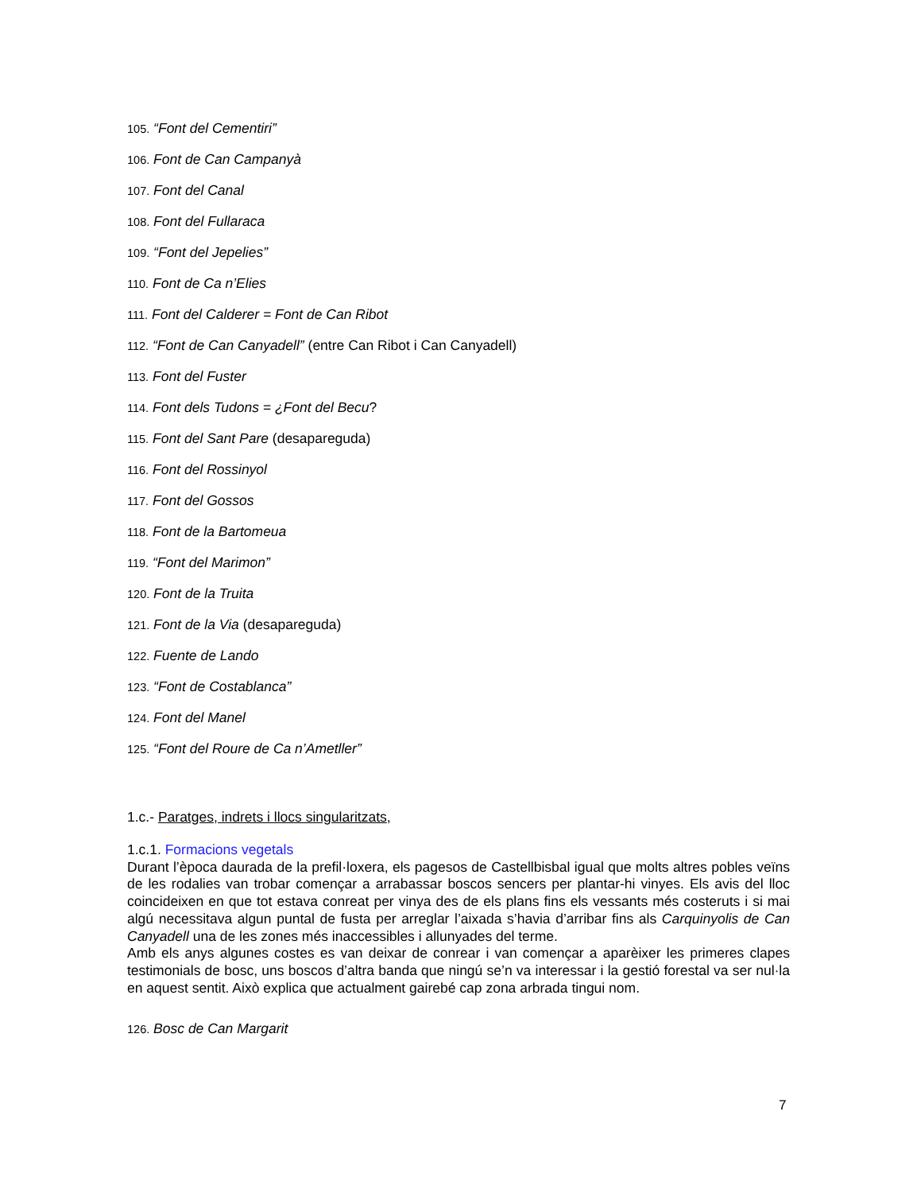105. “Font del Cementiri”
106. Font de Can Campanyà
107. Font del Canal
108. Font del Fullaraca
109. “Font del Jepelies”
110. Font de Ca n’Elies
111. Font del Calderer = Font de Can Ribot
112. “Font de Can Canyadell” (entre Can Ribot i Can Canyadell)
113. Font del Fuster
114. Font dels Tudons = ¿Font del Becu?
115. Font del Sant Pare (desapareguda)
116. Font del Rossinyol
117. Font del Gossos
118. Font de la Bartomeua
119. “Font del Marimon”
120. Font de la Truita
121. Font de la Via (desapareguda)
122. Fuente de Lando
123. “Font de Costablanca”
124. Font del Manel
125. “Font del Roure de Ca n’Ametller”
1.c.- Paratges, indrets i llocs singularitzats,
1.c.1. Formacions vegetals
Durant l’època daurada de la prefil·loxera, els pagesos de Castellbisbal igual que molts altres pobles veïns de les rodalies van trobar començar a arrabassar boscos sencers per plantar-hi vinyes. Els avis del lloc coincideixen en que tot estava conreat per vinya des de els plans fins els vessants més costeruts i si mai algú necessitava algun puntal de fusta per arreglar l’aixada s’havia d’arribar fins als Carquinyolis de Can Canyadell una de les zones més inaccessibles i allunyades del terme.
Amb els anys algunes costes es van deixar de conrear i van començar a aparèixer les primeres clapes testimonials de bosc, uns boscos d’altra banda que ningú se’n va interessar i la gestió forestal va ser nul·la en aquest sentit. Això explica que actualment gairebé cap zona arbrada tingui nom.
126. Bosc de Can Margarit
7